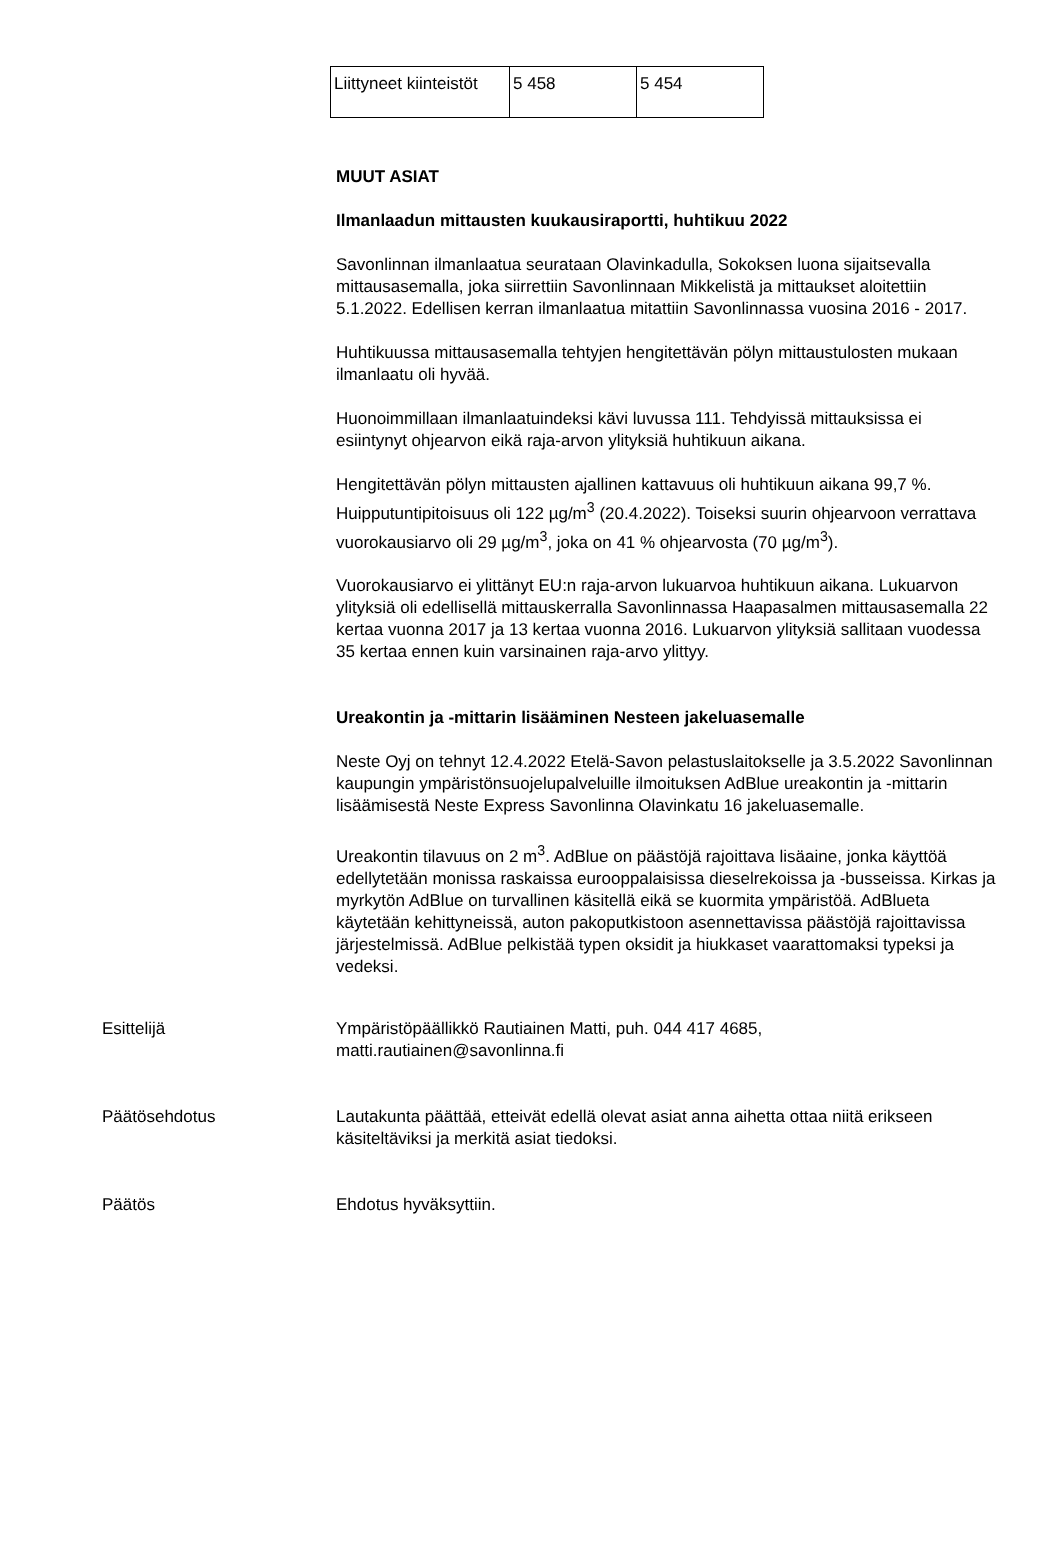| Liittyneet kiinteistöt | 5 458 | 5 454 |
MUUT ASIAT
Ilmanlaadun mittausten kuukausiraportti, huhtikuu 2022
Savonlinnan ilmanlaatua seurataan Olavinkadulla, Sokoksen luona sijaitsevalla mittausasemalla, joka siirrettiin Savonlinnaan Mikkelistä ja mittaukset aloitettiin 5.1.2022. Edellisen kerran ilmanlaatua mitattiin Savonlinnassa vuosina 2016 - 2017.
Huhtikuussa mittausasemalla tehtyjen hengitettävän pölyn mittaustulosten mukaan ilmanlaatu oli hyvää.
Huonoimmillaan ilmanlaatuindeksi kävi luvussa 111. Tehdyissä mittauksissa ei esiintynyt ohjearvon eikä raja-arvon ylityksiä huhtikuun aikana.
Hengitettävän pölyn mittausten ajallinen kattavuus oli huhtikuun aikana 99,7 %. Huipputuntipitoisuus oli 122 µg/m<sup>3</sup> (20.4.2022). Toiseksi suurin ohjearvoon verrattava vuorokausiarvo oli 29 µg/m<sup>3</sup>, joka on 41 % ohjearvosta (70 µg/m<sup>3</sup>).
Vuorokausiarvo ei ylittänyt EU:n raja-arvon lukuarvoa huhtikuun aikana. Lukuarvon ylityksiä oli edellisellä mittauskerralla Savonlinnassa Haapasalmen mittausasemalla 22 kertaa vuonna 2017 ja 13 kertaa vuonna 2016. Lukuarvon ylityksiä sallitaan vuodessa 35 kertaa ennen kuin varsinainen raja-arvo ylittyy.
Ureakontin ja -mittarin lisääminen Nesteen jakeluasemalle
Neste Oyj on tehnyt 12.4.2022 Etelä-Savon pelastuslaitokselle ja 3.5.2022 Savonlinnan kaupungin ympäristönsuojelupalveluille ilmoituksen AdBlue ureakontin ja -mittarin lisäämisestä Neste Express Savonlinna Olavinkatu 16 jakeluasemalle.
Ureakontin tilavuus on 2 m<sup>3</sup>. AdBlue on päästöjä rajoittava lisäaine, jonka käyttöä edellytetään monissa raskaissa eurooppalaisissa dieselrekoissa ja -busseissa. Kirkas ja myrkytön AdBlue on turvallinen käsitellä eikä se kuormita ympäristöä. AdBlueta käytetään kehittyneissä, auton pakoputkistoon asennettavissa päästöjä rajoittavissa järjestelmissä. AdBlue pelkistää typen oksidit ja hiukkaset vaarattomaksi typeksi ja vedeksi.
Esittelijä Ympäristöpäällikkö Rautiainen Matti, puh. 044 417 4685,
matti.rautiainen@savonlinna.fi
Päätösehdotus Lautakunta päättää, etteivät edellä olevat asiat anna aihetta ottaa niitä erikseen käsiteltäviksi ja merkitä asiat tiedoksi.
Päätös Ehdotus hyväksyttiin.